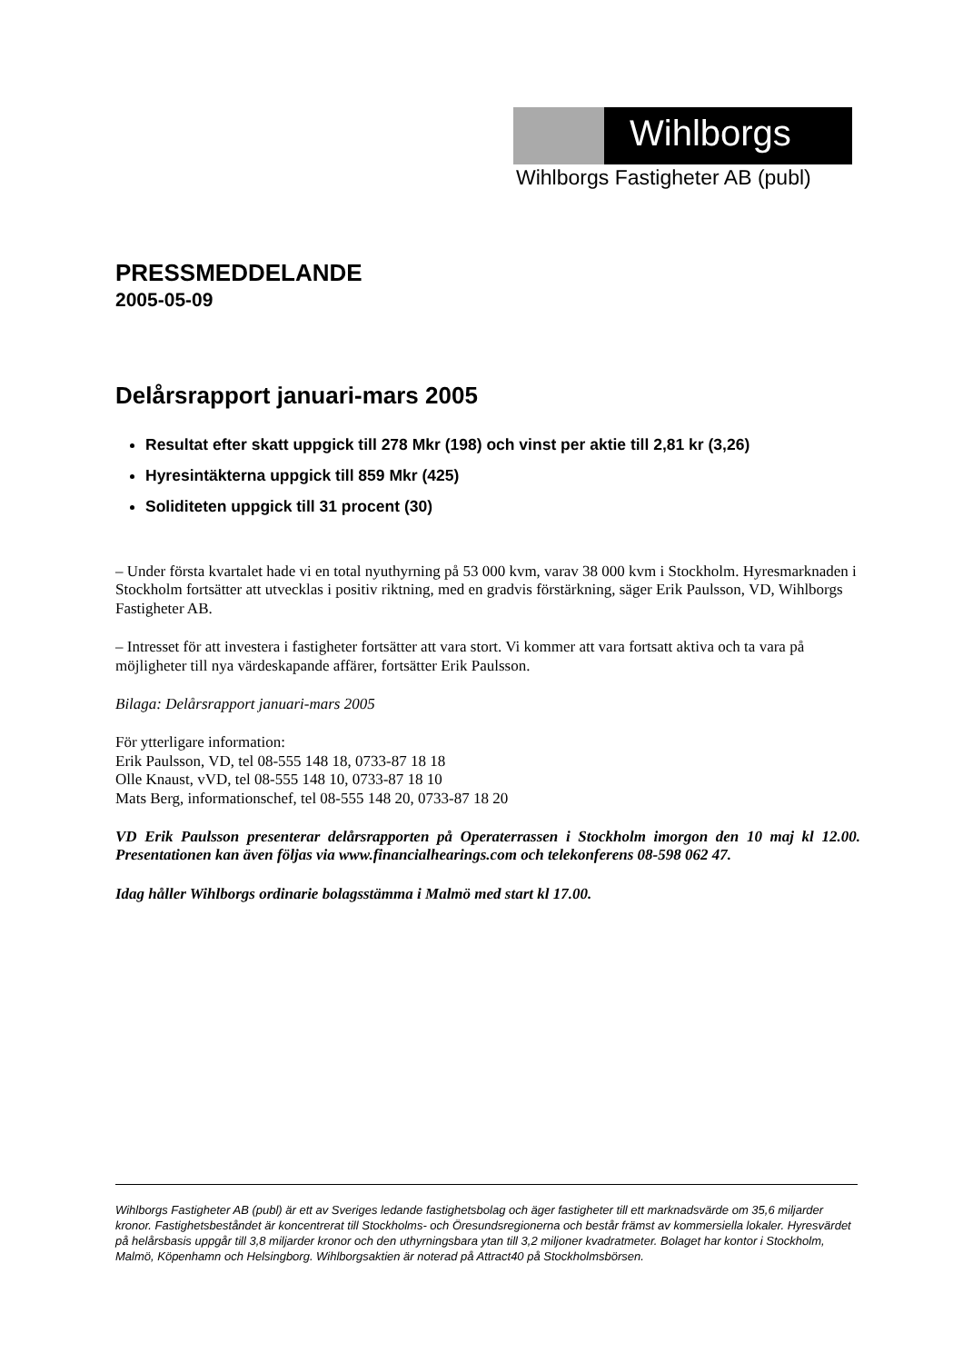Wihlborgs
Wihlborgs Fastigheter AB (publ)
PRESSMEDDELANDE
2005-05-09
Delårsrapport januari-mars 2005
Resultat efter skatt uppgick till 278 Mkr (198) och vinst per aktie till 2,81 kr (3,26)
Hyresintäkterna uppgick till 859 Mkr (425)
Soliditeten uppgick till 31 procent (30)
– Under första kvartalet hade vi en total nyuthyrning på 53 000 kvm, varav 38 000 kvm i Stockholm. Hyresmarknaden i Stockholm fortsätter att utvecklas i positiv riktning, med en gradvis förstärkning, säger Erik Paulsson, VD, Wihlborgs Fastigheter AB.
– Intresset för att investera i fastigheter fortsätter att vara stort. Vi kommer att vara fortsatt aktiva och ta vara på möjligheter till nya värdeskapande affärer, fortsätter Erik Paulsson.
Bilaga: Delårsrapport januari-mars 2005
För ytterligare information:
Erik Paulsson, VD, tel 08-555 148 18, 0733-87 18 18
Olle Knaust, vVD, tel 08-555 148 10, 0733-87 18 10
Mats Berg, informationschef, tel 08-555 148 20, 0733-87 18 20
VD Erik Paulsson presenterar delårsrapporten på Operaterrassen i Stockholm imorgon den 10 maj kl 12.00. Presentationen kan även följas via www.financialhearings.com och telekonferens 08-598 062 47.
Idag håller Wihlborgs ordinarie bolagsstämma i Malmö med start kl 17.00.
Wihlborgs Fastigheter AB (publ) är ett av Sveriges ledande fastighetsbolag och äger fastigheter till ett marknadsvärde om 35,6 miljarder kronor. Fastighetsbeståndet är koncentrerat till Stockholms- och Öresundsregionerna och består främst av kommersiella lokaler. Hyresvärdet på helårsbasis uppgår till 3,8 miljarder kronor och den uthyrningsbara ytan till 3,2 miljoner kvadratmeter. Bolaget har kontor i Stockholm, Malmö, Köpenhamn och Helsingborg. Wihlborgsaktien är noterad på Attract40 på Stockholmsbörsen.